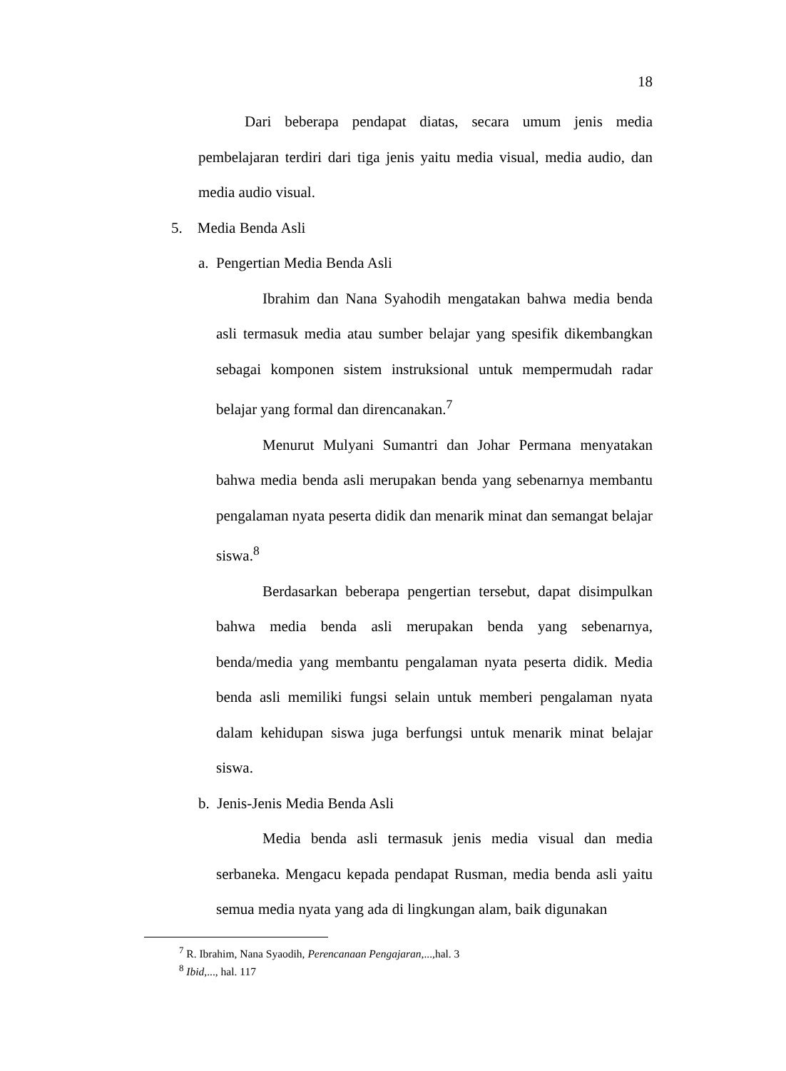18
Dari beberapa pendapat diatas, secara umum jenis media pembelajaran terdiri dari tiga jenis yaitu media visual, media audio, dan media audio visual.
5. Media Benda Asli
a. Pengertian Media Benda Asli
Ibrahim dan Nana Syahodih mengatakan bahwa media benda asli termasuk media atau sumber belajar yang spesifik dikembangkan sebagai komponen sistem instruksional untuk mempermudah radar belajar yang formal dan direncanakan.<sup>7</sup>
Menurut Mulyani Sumantri dan Johar Permana menyatakan bahwa media benda asli merupakan benda yang sebenarnya membantu pengalaman nyata peserta didik dan menarik minat dan semangat belajar siswa.<sup>8</sup>
Berdasarkan beberapa pengertian tersebut, dapat disimpulkan bahwa media benda asli merupakan benda yang sebenarnya, benda/media yang membantu pengalaman nyata peserta didik. Media benda asli memiliki fungsi selain untuk memberi pengalaman nyata dalam kehidupan siswa juga berfungsi untuk menarik minat belajar siswa.
b. Jenis-Jenis Media Benda Asli
Media benda asli termasuk jenis media visual dan media serbaneka. Mengacu kepada pendapat Rusman, media benda asli yaitu semua media nyata yang ada di lingkungan alam, baik digunakan
<sup>7</sup> R. Ibrahim, Nana Syaodih, Perencanaan Pengajaran,...,hal. 3
<sup>8</sup> Ibid,..., hal. 117